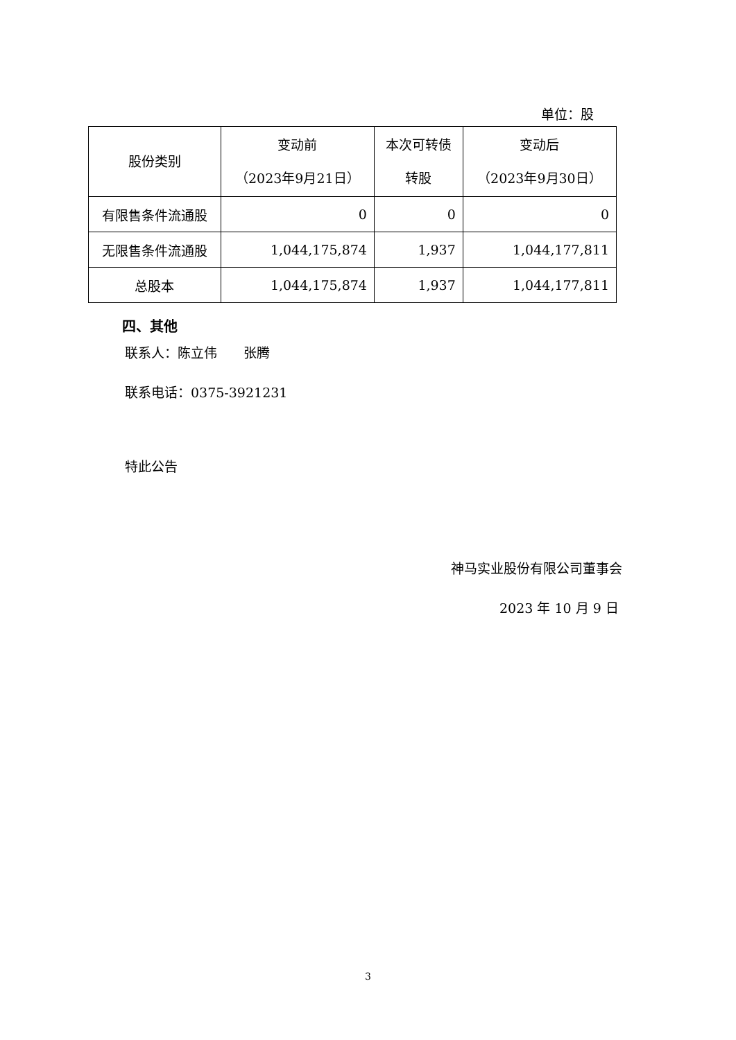单位：股
| 股份类别 | 变动前 （2023年9月21日） | 本次可转债 转股 | 变动后 （2023年9月30日） |
| --- | --- | --- | --- |
| 有限售条件流通股 | 0 | 0 | 0 |
| 无限售条件流通股 | 1,044,175,874 | 1,937 | 1,044,177,811 |
| 总股本 | 1,044,175,874 | 1,937 | 1,044,177,811 |
四、其他
联系人：陈立伟　　张腾
联系电话：0375-3921231
特此公告
神马实业股份有限公司董事会
2023 年 10 月 9 日
3